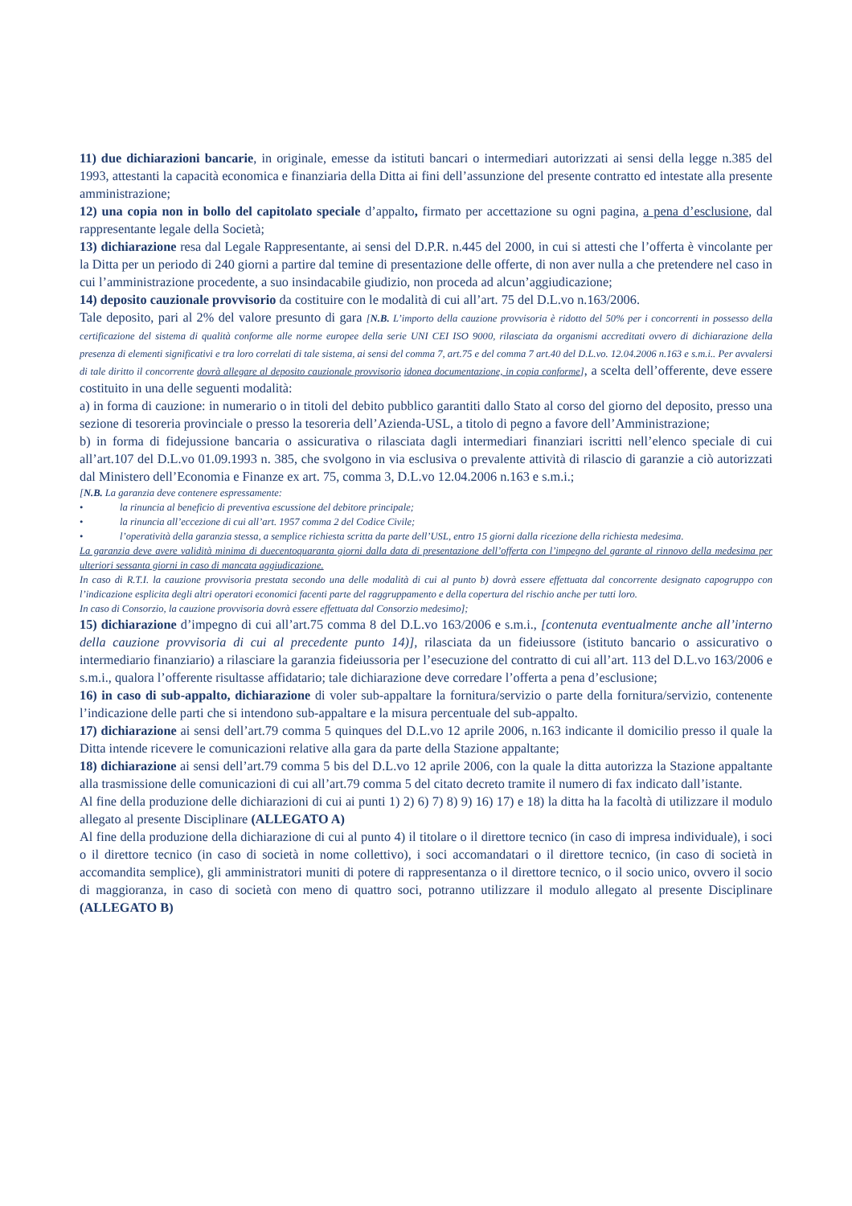11) due dichiarazioni bancarie, in originale, emesse da istituti bancari o intermediari autorizzati ai sensi della legge n.385 del 1993, attestanti la capacità economica e finanziaria della Ditta ai fini dell’assunzione del presente contratto ed intestate alla presente amministrazione;
12) una copia non in bollo del capitolato speciale d’appalto, firmato per accettazione su ogni pagina, a pena d’esclusione, dal rappresentante legale della Società;
13) dichiarazione resa dal Legale Rappresentante, ai sensi del D.P.R. n.445 del 2000, in cui si attesti che l’offerta è vincolante per la Ditta per un periodo di 240 giorni a partire dal temine di presentazione delle offerte, di non aver nulla a che pretendere nel caso in cui l’amministrazione procedente, a suo insindacabile giudizio, non proceda ad alcun’aggiudicazione;
14) deposito cauzionale provvisorio da costituire con le modalità di cui all’art. 75 del D.L.vo n.163/2006.
Tale deposito, pari al 2% del valore presunto di gara [N.B. L’importo della cauzione provvisoria è ridotto del 50% per i concorrenti in possesso della certificazione del sistema di qualità conforme alle norme europee della serie UNI CEI ISO 9000, rilasciata da organismi accreditati ovvero di dichiarazione della presenza di elementi significativi e tra loro correlati di tale sistema, ai sensi del comma 7, art.75 e del comma 7 art.40 del D.L.vo. 12.04.2006 n.163 e s.m.i.. Per avvalersi di tale diritto il concorrente dovrà allegare al deposito cauzionale provvisorio idonea documentazione, in copia conforme], a scelta dell’offerente, deve essere costituito in una delle seguenti modalità:
a) in forma di cauzione: in numerario o in titoli del debito pubblico garantiti dallo Stato al corso del giorno del deposito, presso una sezione di tesoreria provinciale o presso la tesoreria dell’Azienda-USL, a titolo di pegno a favore dell’Amministrazione;
b) in forma di fidejussione bancaria o assicurativa o rilasciata dagli intermediari finanziari iscritti nell’elenco speciale di cui all’art.107 del D.L.vo 01.09.1993 n. 385, che svolgono in via esclusiva o prevalente attività di rilascio di garanzie a ciò autorizzati dal Ministero dell’Economia e Finanze ex art. 75, comma 3, D.L.vo 12.04.2006 n.163 e s.m.i.;
[N.B. La garanzia deve contenere espressamente:
• la rinuncia al beneficio di preventiva escussione del debitore principale;
• la rinuncia all’eccezione di cui all’art. 1957 comma 2 del Codice Civile;
• l’operatività della garanzia stessa, a semplice richiesta scritta da parte dell’USL, entro 15 giorni dalla ricezione della richiesta medesima.
La garanzia deve avere validità minima di duecentoquaranta giorni dalla data di presentazione dell’offerta con l’impegno del garante al rinnovo della medesima per ulteriori sessanta giorni in caso di mancata aggiudicazione.
In caso di R.T.I. la cauzione provvisoria prestata secondo una delle modalità di cui al punto b) dovrà essere effettuata dal concorrente designato capogruppo con l’indicazione esplicita degli altri operatori economici facenti parte del raggruppamento e della copertura del rischio anche per tutti loro.
In caso di Consorzio, la cauzione provvisoria dovrà essere effettuata dal Consorzio medesimo];
15) dichiarazione d’impegno di cui all’art.75 comma 8 del D.L.vo 163/2006 e s.m.i., [contenuta eventualmente anche all’interno della cauzione provvisoria di cui al precedente punto 14)], rilasciata da un fideiussore (istituto bancario o assicurativo o intermediario finanziario) a rilasciare la garanzia fideiussoria per l’esecuzione del contratto di cui all’art. 113 del D.L.vo 163/2006 e s.m.i., qualora l’offerente risultasse affidatario; tale dichiarazione deve corredare l’offerta a pena d’esclusione;
16) in caso di sub-appalto, dichiarazione di voler sub-appaltare la fornitura/servizio o parte della fornitura/servizio, contenente l’indicazione delle parti che si intendono sub-appaltare e la misura percentuale del sub-appalto.
17) dichiarazione ai sensi dell’art.79 comma 5 quinques del D.L.vo 12 aprile 2006, n.163 indicante il domicilio presso il quale la Ditta intende ricevere le comunicazioni relative alla gara da parte della Stazione appaltante;
18) dichiarazione ai sensi dell’art.79 comma 5 bis del D.L.vo 12 aprile 2006, con la quale la ditta autorizza la Stazione appaltante alla trasmissione delle comunicazioni di cui all’art.79 comma 5 del citato decreto tramite il numero di fax indicato dall’istante.
Al fine della produzione delle dichiarazioni di cui ai punti 1) 2) 6) 7) 8) 9) 16) 17) e 18) la ditta ha la facoltà di utilizzare il modulo allegato al presente Disciplinare (ALLEGATO A)
Al fine della produzione della dichiarazione di cui al punto 4) il titolare o il direttore tecnico (in caso di impresa individuale), i soci o il direttore tecnico (in caso di società in nome collettivo), i soci accomandatari o il direttore tecnico, (in caso di società in accomandita semplice), gli amministratori muniti di potere di rappresentanza o il direttore tecnico, o il socio unico, ovvero il socio di maggioranza, in caso di società con meno di quattro soci, potranno utilizzare il modulo allegato al presente Disciplinare (ALLEGATO B)